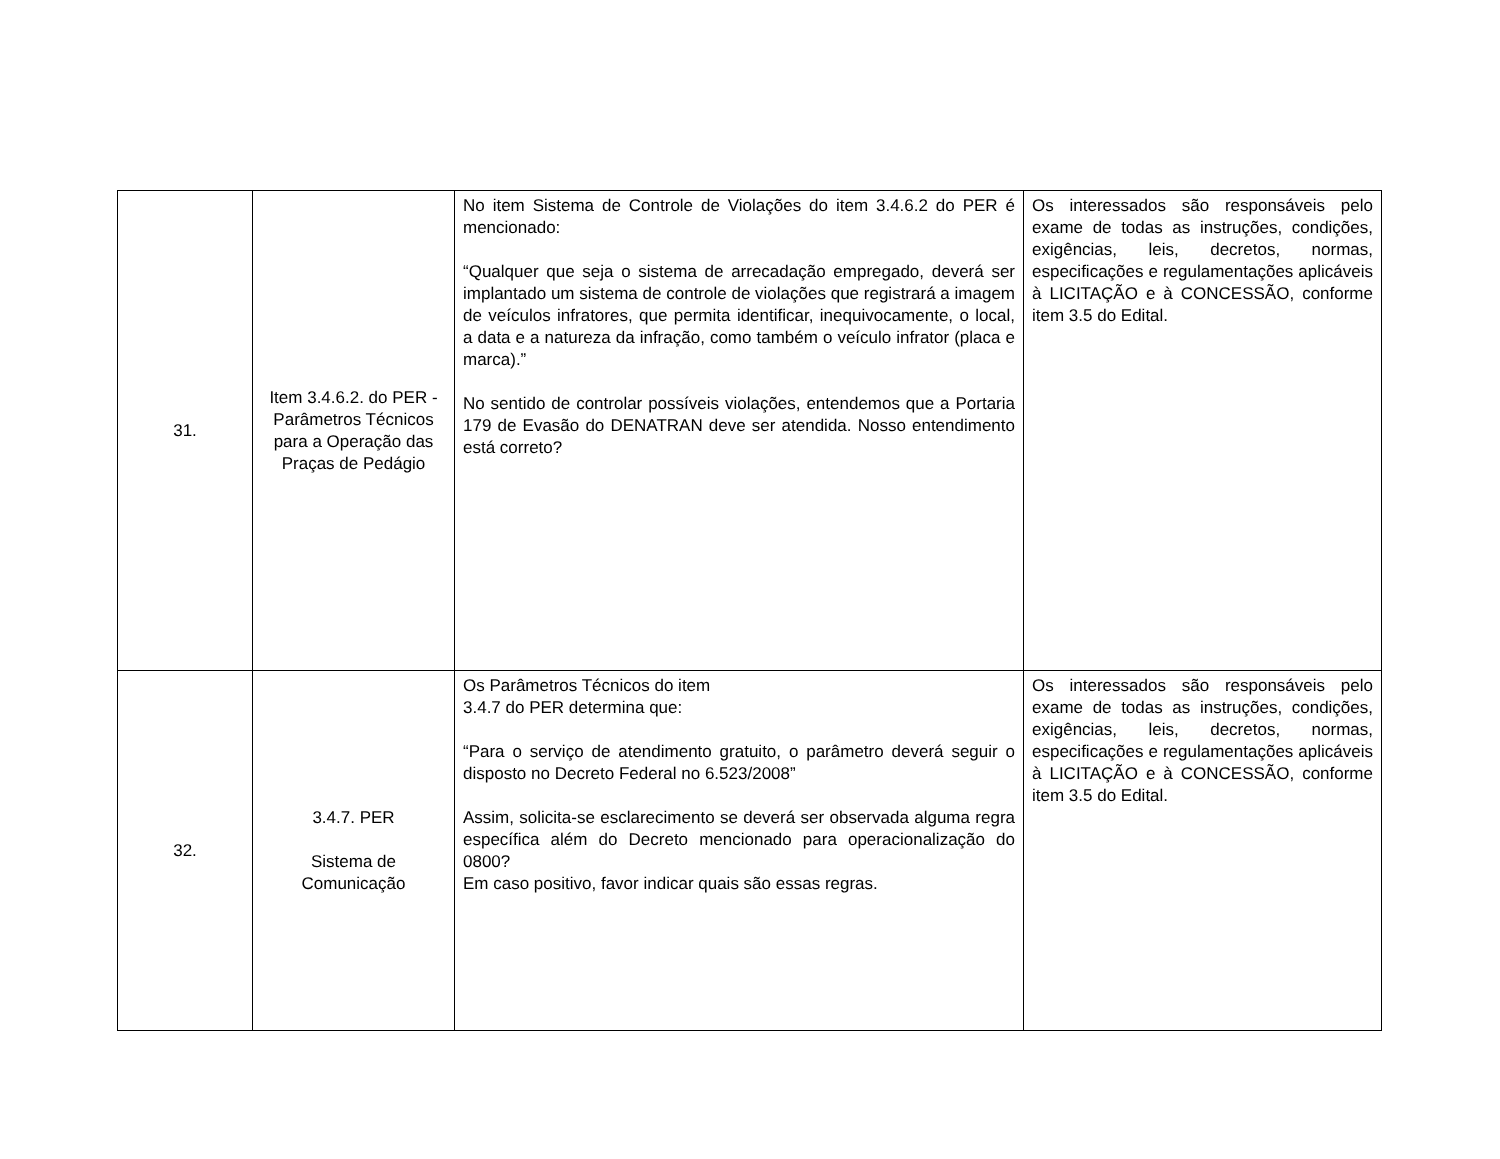| 31. | Item 3.4.6.2. do PER - Parâmetros Técnicos para a Operação das Praças de Pedágio | No item Sistema de Controle de Violações do item 3.4.6.2 do PER é mencionado: “Qualquer que seja o sistema de arrecadação empregado, deverá ser implantado um sistema de controle de violações que registrará a imagem de veículos infratores, que permita identificar, inequivocamente, o local, a data e a natureza da infração, como também o veículo infrator (placa e marca).” No sentido de controlar possíveis violações, entendemos que a Portaria 179 de Evasão do DENATRAN deve ser atendida. Nosso entendimento está correto? | Os interessados são responsáveis pelo exame de todas as instruções, condições, exigências, leis, decretos, normas, especificações e regulamentações aplicáveis à LICITAÇÃO e à CONCESSÃO, conforme item 3.5 do Edital. |
| 32. | 3.4.7. PER Sistema de Comunicação | Os Parâmetros Técnicos do item 3.4.7 do PER determina que: “Para o serviço de atendimento gratuito, o parâmetro deverá seguir o disposto no Decreto Federal no 6.523/2008” Assim, solicita-se esclarecimento se deverá ser observada alguma regra específica além do Decreto mencionado para operacionalização do 0800? Em caso positivo, favor indicar quais são essas regras. | Os interessados são responsáveis pelo exame de todas as instruções, condições, exigências, leis, decretos, normas, especificações e regulamentações aplicáveis à LICITAÇÃO e à CONCESSÃO, conforme item 3.5 do Edital. |